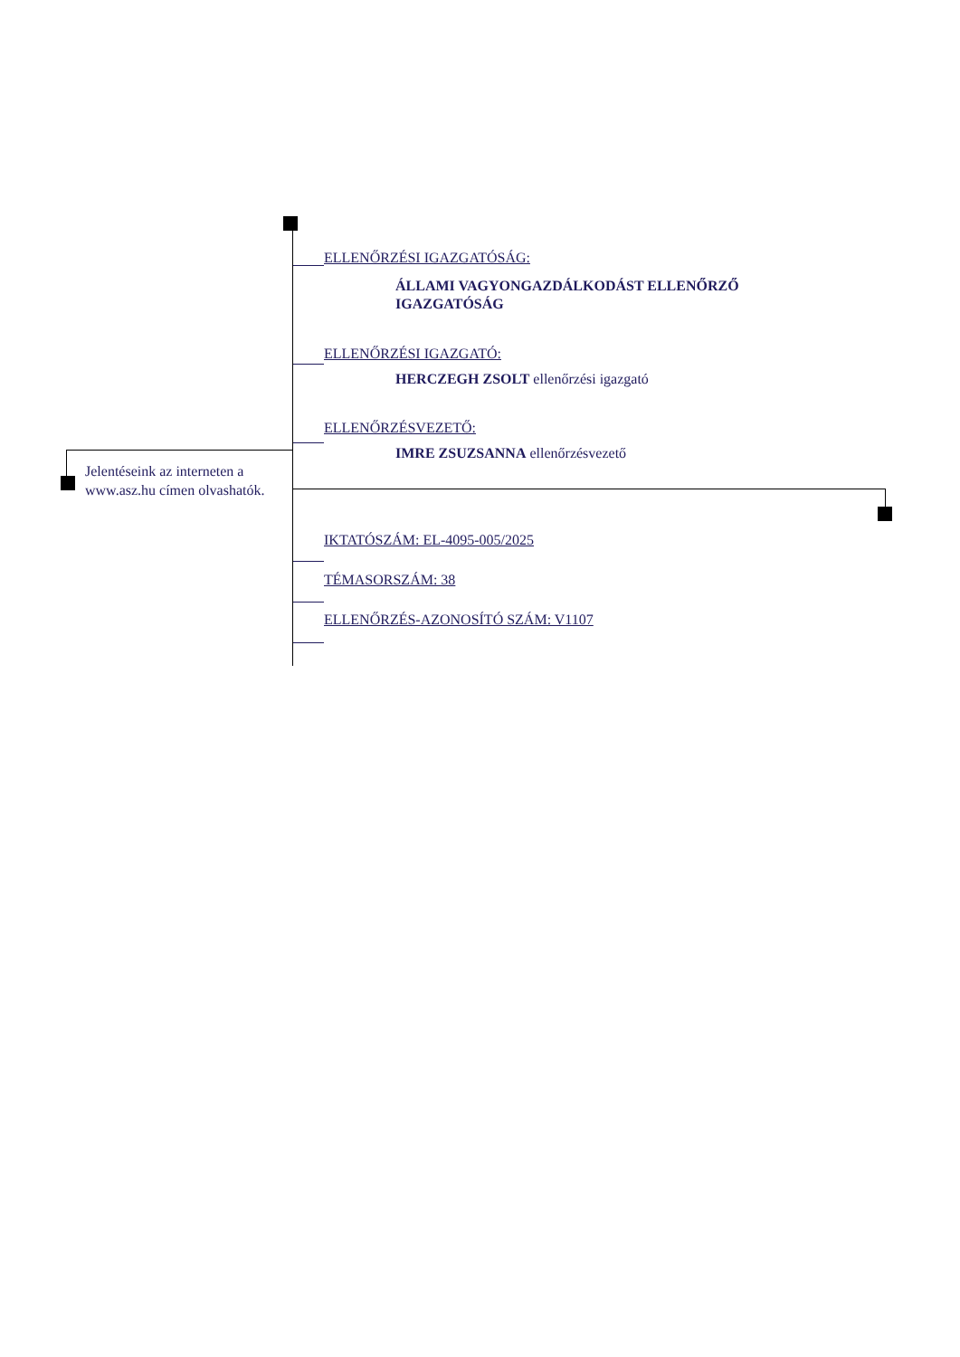ELLENŐRZÉSI IGAZGATÓSÁG:
ÁLLAMI VAGYONGAZDÁLKODÁST ELLENŐRZŐ
IGAZGATÓSÁG
ELLENŐRZÉSI IGAZGATÓ:
HERCZEGH ZSOLT ellenőrzési igazgató
ELLENŐRZÉSVEZETŐ:
IMRE ZSUZSANNA ellenőrzésvezető
IKTATÓSZÁM: EL-4095-005/2025
TÉMASORSZÁM: 38
ELLENŐRZÉS-AZONOSÍTÓ SZÁM: V1107
Jelentéseink az interneten a
www.asz.hu címen olvashatók.